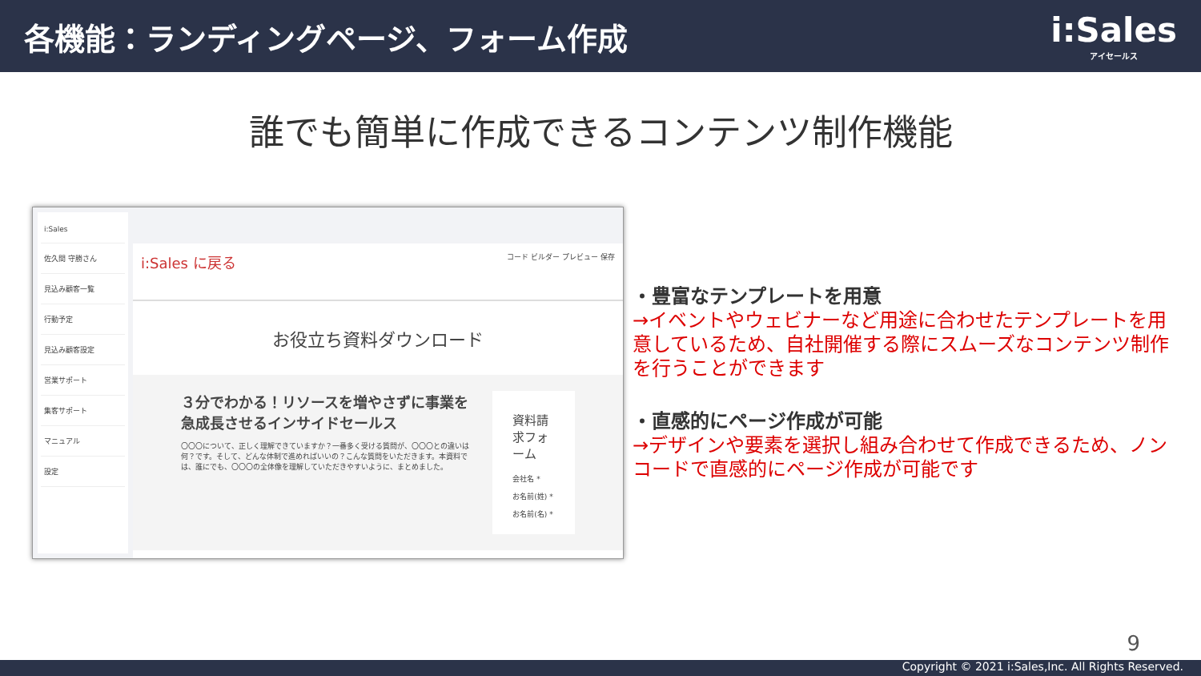各機能：ランディングページ、フォーム作成
i:Sales
アイセールス
誰でも簡単に作成できるコンテンツ制作機能
i:Sales
佐久間 守勝さん
見込み顧客一覧
行動予定
見込み顧客設定
営業サポート
集客サポート
マニュアル
設定
i:Sales に戻る コード ビルダー プレビュー 保存
お役立ち資料ダウンロード
３分でわかる！リソースを増やさずに事業を急成長させるインサイドセールス
〇〇〇について、正しく理解できていますか？一番多く受ける質問が、〇〇〇との違いは何？です。そして、どんな体制で進めればいいの？こんな質問をいただきます。本資料では、誰にでも、〇〇〇の全体像を理解していただきやすいように、まとめました。
資料請求フォーム
会社名 *
お名前(姓) *
お名前(名) *
・豊富なテンプレートを用意
→イベントやウェビナーなど用途に合わせたテンプレートを用意しているため、自社開催する際にスムーズなコンテンツ制作を行うことができます
・直感的にページ作成が可能
→デザインや要素を選択し組み合わせて作成できるため、ノンコードで直感的にページ作成が可能です
9
Copyright © 2021 i:Sales,Inc. All Rights Reserved.